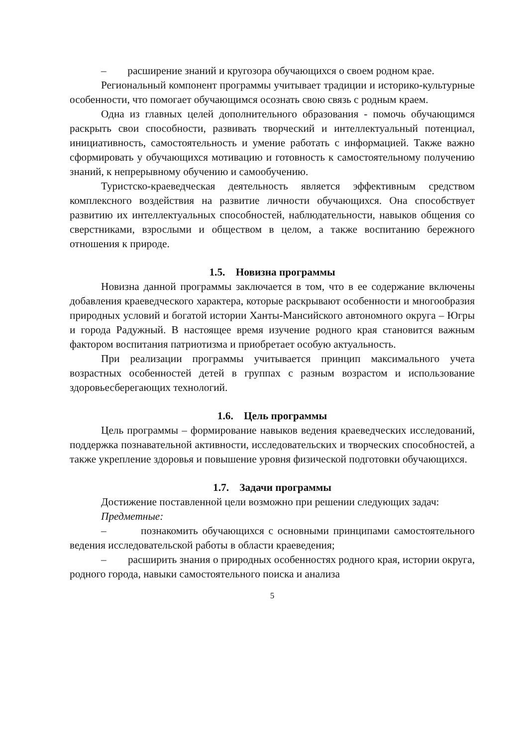– расширение знаний и кругозора обучающихся о своем родном крае.
Региональный компонент программы учитывает традиции и историко-культурные особенности, что помогает обучающимся осознать свою связь с родным краем.
Одна из главных целей дополнительного образования - помочь обучающимся раскрыть свои способности, развивать творческий и интеллектуальный потенциал, инициативность, самостоятельность и умение работать с информацией. Также важно сформировать у обучающихся мотивацию и готовность к самостоятельному получению знаний, к непрерывному обучению и самообучению.
Туристско-краеведческая деятельность является эффективным средством комплексного воздействия на развитие личности обучающихся. Она способствует развитию их интеллектуальных способностей, наблюдательности, навыков общения со сверстниками, взрослыми и обществом в целом, а также воспитанию бережного отношения к природе.
1.5. Новизна программы
Новизна данной программы заключается в том, что в ее содержание включены добавления краеведческого характера, которые раскрывают особенности и многообразия природных условий и богатой истории Ханты-Мансийского автономного округа – Югры и города Радужный. В настоящее время изучение родного края становится важным фактором воспитания патриотизма и приобретает особую актуальность.
При реализации программы учитывается принцип максимального учета возрастных особенностей детей в группах с разным возрастом и использование здоровьесберегающих технологий.
1.6. Цель программы
Цель программы – формирование навыков ведения краеведческих исследований, поддержка познавательной активности, исследовательских и творческих способностей, а также укрепление здоровья и повышение уровня физической подготовки обучающихся.
1.7. Задачи программы
Достижение поставленной цели возможно при решении следующих задач:
Предметные:
– познакомить обучающихся с основными принципами самостоятельного ведения исследовательской работы в области краеведения;
– расширить знания о природных особенностях родного края, истории округа, родного города, навыки самостоятельного поиска и анализа
5